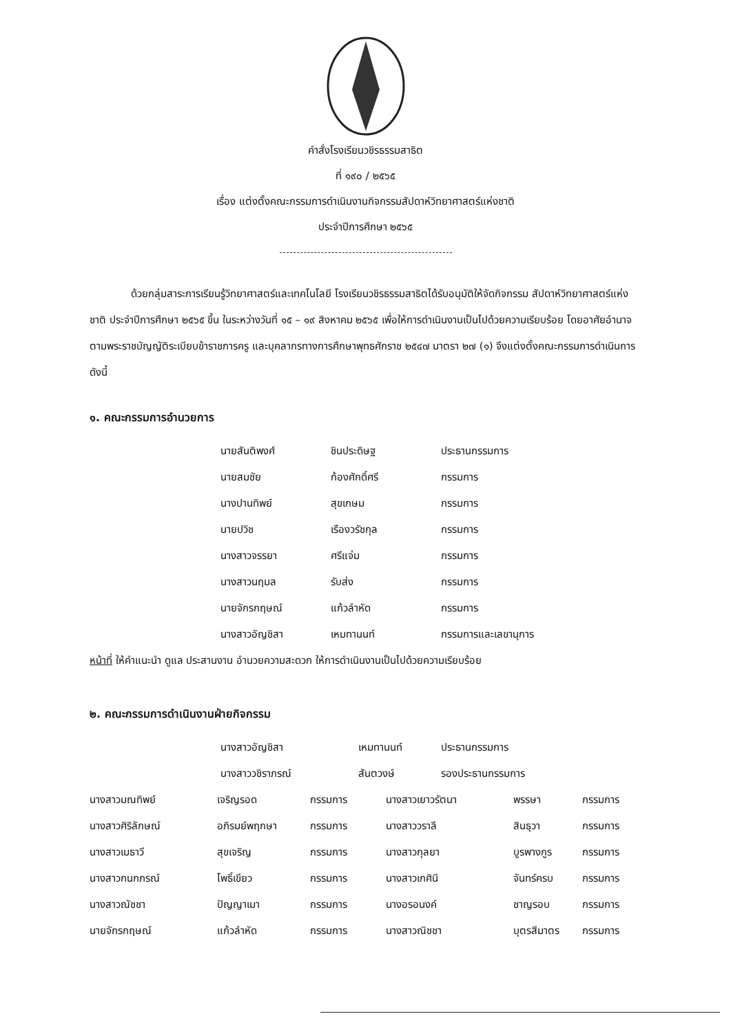คำสั่งโรงเรียนวชิรธรรมสาธิต
ที่ ๑๙๐ / ๒๕๖๕
เรื่อง แต่งตั้งคณะกรรมการดำเนินงานกิจกรรมสัปดาห์วิทยาศาสตร์แห่งชาติ
ประจำปีการศึกษา ๒๕๖๕
ด้วยกลุ่มสาระการเรียนรู้วิทยาศาสตร์และเทคโนโลยี โรงเรียนวชิรธรรมสาธิตได้รับอนุมัติให้จัดกิจกรรม สัปดาห์วิทยาศาสตร์แห่งชาติ ประจำปีการศึกษา ๒๕๖๕ ขึ้น ในระหว่างวันที่ ๑๕ – ๑๙ สิงหาคม ๒๕๖๕ เพื่อให้การดำเนินงานเป็นไปด้วยความเรียบร้อย โดยอาศัยอำนาจตามพระราชบัญญัติระเบียบข้าราชการครู และบุคลากรทางการศึกษาพุทธศักราช ๒๕๔๗ มาตรา ๒๗ (๑) จึงแต่งตั้งคณะกรรมการดำเนินการดังนี้
๑. คณะกรรมการอำนวยการ
| นายสันติพงศ์ | ชินประดิษฐ | ประธานกรรมการ |
| นายสมชัย | ก้องศักดิ์ศรี | กรรมการ |
| นางปานทิพย์ | สุขเกษม | กรรมการ |
| นายปวิช | เรืองวรัชกุล | กรรมการ |
| นางสาวจรรยา | ศรีแจ่ม | กรรมการ |
| นางสาวนฤมล | รับส่ง | กรรมการ |
| นายจักรกฤษณ์ | แก้วลำหัด | กรรมการ |
| นางสาวอัญชิสา | เหมทานนท์ | กรรมการและเลขานุการ |
หน้าที่ ให้คำแนะนำ ดูแล ประสานงาน อำนวยความสะดวก ให้การดำเนินงานเป็นไปด้วยความเรียบร้อย
๒. คณะกรรมการดำเนินงานฝ่ายกิจกรรม
| นางสาวอัญชิสา | เหมทานนท์ | ประธานกรรมการ |
| นางสาววชิราภรณ์ | สันตวงษ์ | รองประธานกรรมการ |
| นางสาวมณทิพย์ | เจริญรอด | กรรมการ | นางสาวเยาวรัตนา | พรรษา | กรรมการ |
| นางสาวศิริลักษณ์ | อภิรมย์พฤกษา | กรรมการ | นางสาววราลี | สินธุวา | กรรมการ |
| นางสาวเมธาวี | สุขเจริญ | กรรมการ | นางสาวกุลยา | บูรพางกูร | กรรมการ |
| นางสาวกนกภรณ์ | โพธิ์เขียว | กรรมการ | นางสาวเกศินี | จันทร์ครบ | กรรมการ |
| นางสาวณัชชา | ปัญญาเมา | กรรมการ | นางอรอนงค์ | ชาญรอบ | กรรมการ |
| นายจักรกฤษณ์ | แก้วลำหัด | กรรมการ | นางสาวณิชชา | บุตรสีมาตร | กรรมการ |